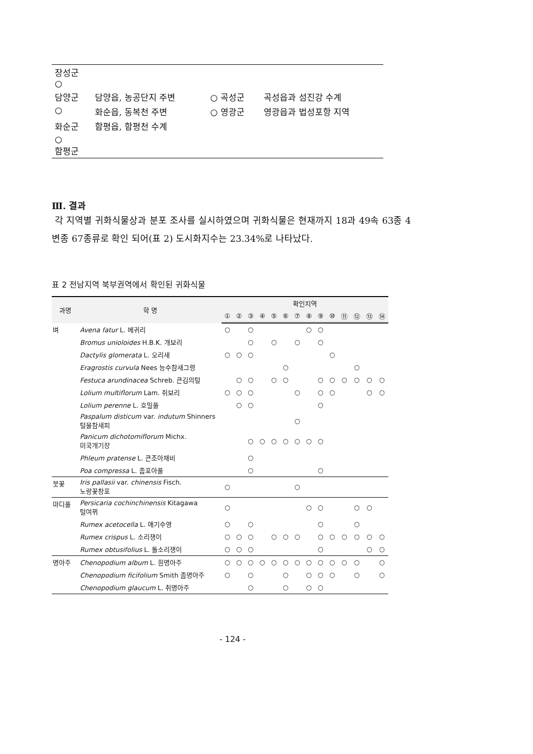| 장성군 ○ | | | |
| 담양군 | 담양읍, 농공단지 주변 | ○ 곡성군 | 곡성읍과 섬진강 수계 |
| ○ | 화순읍, 동복천 주변 | ○ 영광군 | 영광읍과 법성포항 지역 |
| 화순군 | 함평읍, 함평천 수계 | | |
| ○ 함평군 | | | |
Ⅲ. 결과
각 지역별 귀화식물상과 분포 조사를 실시하였으며 귀화식물은 현재까지 18과 49속 63종 4변종 67종류로 확인 되어(표 2) 도시화지수는 23.34%로 나타났다.
표 2 전남지역 북부권역에서 확인된 귀화식물
| 과명 | 학 명 | 확인지역 | | | | | | | | | | | | | |
| --- | --- | --- | --- | --- | --- | --- | --- | --- | --- | --- | --- | --- | --- | --- | --- |
| | | ① | ② | ③ | ④ | ⑤ | ⑥ | ⑦ | ⑧ | ⑨ | ⑩ | ⑪ | ⑫ | ⑬ | ⑭ |
| 벼 | Avena fatur L. 메귀리 | ○ | | ○ | | | | | ○ | ○ | | | | | |
| | Bromus unioloides H.B.K. 개보리 | | | ○ | | ○ | | ○ | | ○ | | | | | |
| | Dactylis glomerata L. 오리새 | ○ | ○ | ○ | | | | | | | ○ | | | | |
| | Eragrostis curvula Nees 능수참새그령 | | | | | | ○ | | | | | | ○ | | |
| | Festuca arundinacea Schreb. 큰김의털 | | ○ | ○ | | ○ | ○ | | | ○ | ○ | ○ | ○ | ○ | ○ |
| | Lolium multiflorum Lam. 쥐보리 | ○ | ○ | ○ | | | | ○ | | ○ | ○ | | | ○ | ○ |
| | Lolium perenne L. 호밀풀 | | ○ | ○ | | | | | | ○ | | | | | |
| | Paspalum disticum var. indutum Shinners 털물참새피 | | | | | | | ○ | | | | | | | |
| | Panicum dichotomiflorum Michx. 미국개기장 | | | ○ | ○ | ○ | ○ | ○ | ○ | ○ | | | | | |
| | Phleum pratense L. 큰조아재비 | | | ○ | | | | | | | | | | | |
| | Poa compressa L. 좀포아풀 | | | ○ | | | | | | ○ | | | | | |
| 붓꽃 | Iris pallasii var. chinensis Fisch. 노랑꽃창포 | ○ | | | | | | ○ | | | | | | | |
| 마디풀 | Persicaria cochinchinensis Kitagawa 털여뀌 | ○ | | | | | | | ○ | ○ | | | ○ | ○ | |
| | Rumex acetocella L. 애기수영 | ○ | | ○ | | | | | | ○ | | | ○ | | |
| | Rumex crispus L. 소리쟁이 | ○ | ○ | ○ | | ○ | ○ | ○ | | ○ | ○ | ○ | ○ | ○ | ○ |
| | Rumex obtusifolius L. 돌소리쟁이 | ○ | ○ | ○ | | | | | | ○ | | | | ○ | ○ |
| 명아주 | Chenopodium album L. 흰명아주 | ○ | ○ | ○ | ○ | ○ | ○ | ○ | ○ | ○ | ○ | ○ | ○ | | ○ |
| | Chenopodium ficifolium Smith 좀명아주 | ○ | | ○ | | | ○ | | ○ | ○ | ○ | | ○ | | ○ |
| | Chenopodium glaucum L. 취명아주 | | | ○ | | | ○ | | ○ | ○ | | | | | |
- 124 -